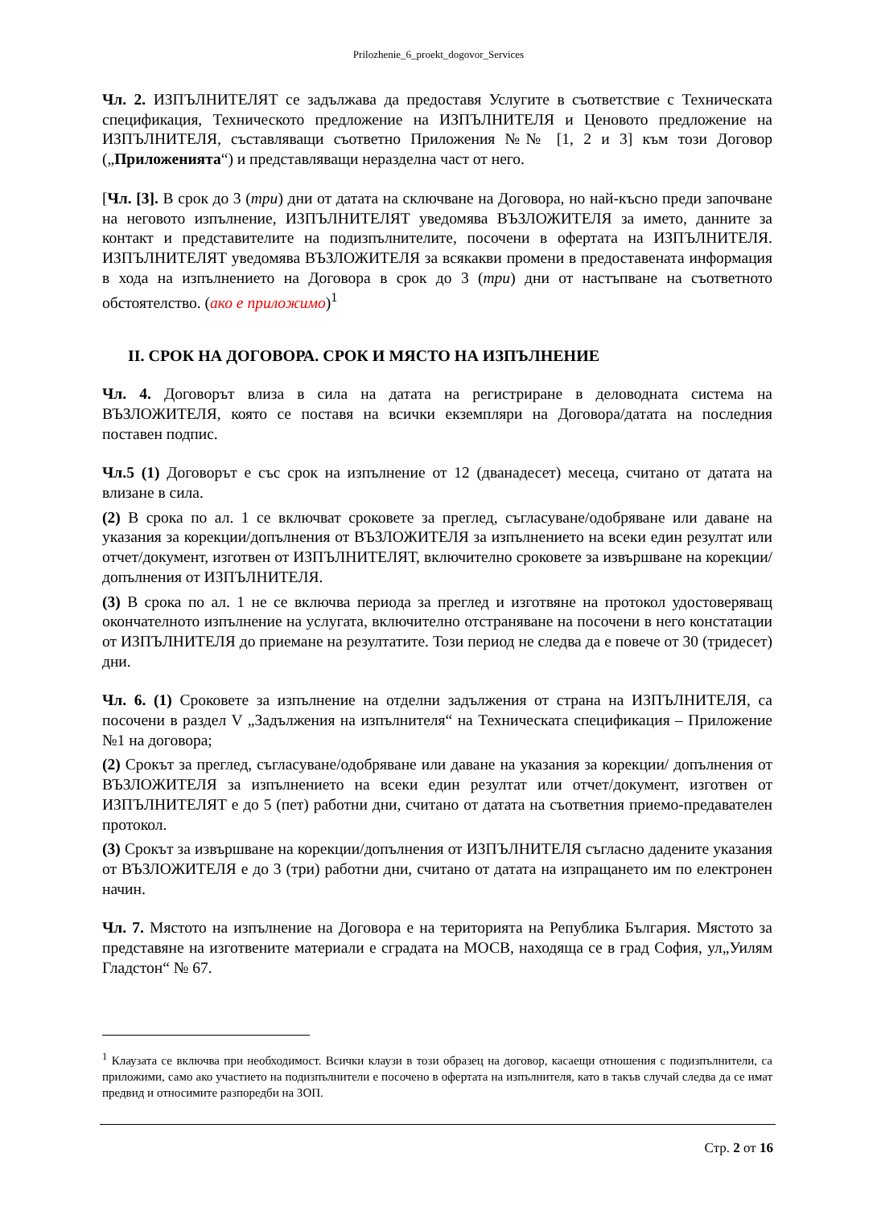Prilozhenie_6_proekt_dogovor_Services
Чл. 2. ИЗПЪЛНИТЕЛЯТ се задължава да предоставя Услугите в съответствие с Техническата спецификация, Техническото предложение на ИЗПЪЛНИТЕЛЯ и Ценовото предложение на ИЗПЪЛНИТЕЛЯ, съставляващи съответно Приложения №№ [1, 2 и 3] към този Договор („Приложенията“) и представляващи неразделна част от него.
[Чл. [3]. В срок до 3 (три) дни от датата на сключване на Договора, но най-късно преди започване на неговото изпълнение, ИЗПЪЛНИТЕЛЯТ уведомява ВЪЗЛОЖИТЕЛЯ за името, данните за контакт и представителите на подизпълнителите, посочени в офертата на ИЗПЪЛНИТЕЛЯ. ИЗПЪЛНИТЕЛЯТ уведомява ВЪЗЛОЖИТЕЛЯ за всякакви промени в предоставената информация в хода на изпълнението на Договора в срок до 3 (три) дни от настъпване на съответното обстоятелство. (ако е приложимо)<sup>1</sup>
II. СРОК НА ДОГОВОРА. СРОК И МЯСТО НА ИЗПЪЛНЕНИЕ
Чл. 4. Договорът влиза в сила на датата на регистриране в деловодната система на ВЪЗЛОЖИТЕЛЯ, която се поставя на всички екземпляри на Договора/датата на последния поставен подпис.
Чл.5 (1) Договорът е със срок на изпълнение от 12 (дванадесет) месеца, считано от датата на влизане в сила.
(2) В срока по ал. 1 се включват сроковете за преглед, съгласуване/одобряване или даване на указания за корекции/допълнения от ВЪЗЛОЖИТЕЛЯ за изпълнението на всеки един резултат или отчет/документ, изготвен от ИЗПЪЛНИТЕЛЯТ, включително сроковете за извършване на корекции/допълнения от ИЗПЪЛНИТЕЛЯ.
(3) В срока по ал. 1 не се включва периода за преглед и изготвяне на протокол удостоверяващ окончателното изпълнение на услугата, включително отстраняване на посочени в него констатации от ИЗПЪЛНИТЕЛЯ до приемане на резултатите. Този период не следва да е повече от 30 (тридесет) дни.
Чл. 6. (1) Сроковете за изпълнение на отделни задължения от страна на ИЗПЪЛНИТЕЛЯ, са посочени в раздел V „Задължения на изпълнителя“ на Техническата спецификация – Приложение №1 на договора;
(2) Срокът за преглед, съгласуване/одобряване или даване на указания за корекции/ допълнения от ВЪЗЛОЖИТЕЛЯ за изпълнението на всеки един резултат или отчет/документ, изготвен от ИЗПЪЛНИТЕЛЯТ е до 5 (пет) работни дни, считано от датата на съответния приемо-предавателен протокол.
(3) Срокът за извършване на корекции/допълнения от ИЗПЪЛНИТЕЛЯ съгласно дадените указания от ВЪЗЛОЖИТЕЛЯ е до 3 (три) работни дни, считано от датата на изпращането им по електронен начин.
Чл. 7. Мястото на изпълнение на Договора е на територията на Република България. Мястото за представяне на изготвените материали е сградата на МОСВ, находяща се в град София, ул„Уилям Гладстон“ № 67.
<sup>1</sup> Клаузата се включва при необходимост. Всички клаузи в този образец на договор, касаещи отношения с подизпълнители, са приложими, само ако участието на подизпълнители е посочено в офертата на изпълнителя, като в такъв случай следва да се имат предвид и относимите разпоредби на ЗОП.
Стр. 2 от 16